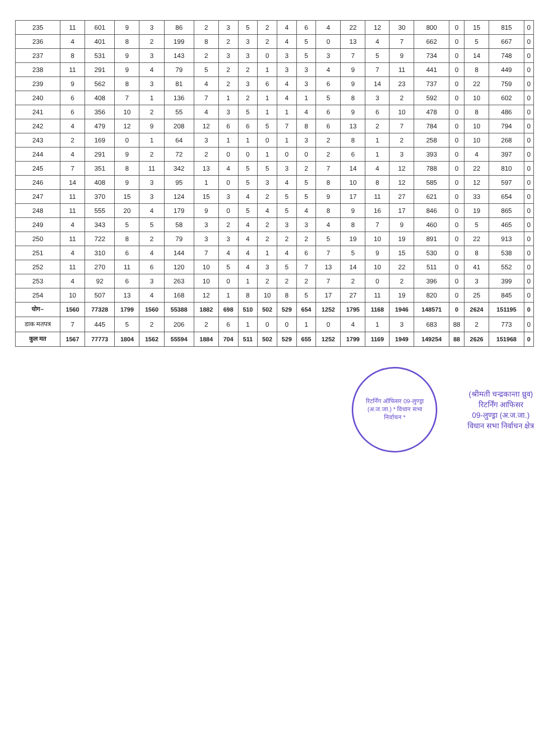| 235 | 11 | 601 | 9 | 3 | 86 | 2 | 3 | 5 | 2 | 4 | 6 | 4 | 22 | 12 | 30 | 800 | 0 | 15 | 815 | 0 |
| 236 | 4 | 401 | 8 | 2 | 199 | 8 | 2 | 3 | 2 | 4 | 5 | 0 | 13 | 4 | 7 | 662 | 0 | 5 | 667 | 0 |
| 237 | 8 | 531 | 9 | 3 | 143 | 2 | 3 | 3 | 0 | 3 | 5 | 3 | 7 | 5 | 9 | 734 | 0 | 14 | 748 | 0 |
| 238 | 11 | 291 | 9 | 4 | 79 | 5 | 2 | 2 | 1 | 3 | 3 | 4 | 9 | 7 | 11 | 441 | 0 | 8 | 449 | 0 |
| 239 | 9 | 562 | 8 | 3 | 81 | 4 | 2 | 3 | 6 | 4 | 3 | 6 | 9 | 14 | 23 | 737 | 0 | 22 | 759 | 0 |
| 240 | 6 | 408 | 7 | 1 | 136 | 7 | 1 | 2 | 1 | 4 | 1 | 5 | 8 | 3 | 2 | 592 | 0 | 10 | 602 | 0 |
| 241 | 6 | 356 | 10 | 2 | 55 | 4 | 3 | 5 | 1 | 1 | 4 | 6 | 9 | 6 | 10 | 478 | 0 | 8 | 486 | 0 |
| 242 | 4 | 479 | 12 | 9 | 208 | 12 | 6 | 6 | 5 | 7 | 8 | 6 | 13 | 2 | 7 | 784 | 0 | 10 | 794 | 0 |
| 243 | 2 | 169 | 0 | 1 | 64 | 3 | 1 | 1 | 0 | 1 | 3 | 2 | 8 | 1 | 2 | 258 | 0 | 10 | 268 | 0 |
| 244 | 4 | 291 | 9 | 2 | 72 | 2 | 0 | 0 | 1 | 0 | 0 | 2 | 6 | 1 | 3 | 393 | 0 | 4 | 397 | 0 |
| 245 | 7 | 351 | 8 | 11 | 342 | 13 | 4 | 5 | 5 | 3 | 2 | 7 | 14 | 4 | 12 | 788 | 0 | 22 | 810 | 0 |
| 246 | 14 | 408 | 9 | 3 | 95 | 1 | 0 | 5 | 3 | 4 | 5 | 8 | 10 | 8 | 12 | 585 | 0 | 12 | 597 | 0 |
| 247 | 11 | 370 | 15 | 3 | 124 | 15 | 3 | 4 | 2 | 5 | 5 | 9 | 17 | 11 | 27 | 621 | 0 | 33 | 654 | 0 |
| 248 | 11 | 555 | 20 | 4 | 179 | 9 | 0 | 5 | 4 | 5 | 4 | 8 | 9 | 16 | 17 | 846 | 0 | 19 | 865 | 0 |
| 249 | 4 | 343 | 5 | 5 | 58 | 3 | 2 | 4 | 2 | 3 | 3 | 4 | 8 | 7 | 9 | 460 | 0 | 5 | 465 | 0 |
| 250 | 11 | 722 | 8 | 2 | 79 | 3 | 3 | 4 | 2 | 2 | 2 | 5 | 19 | 10 | 19 | 891 | 0 | 22 | 913 | 0 |
| 251 | 4 | 310 | 6 | 4 | 144 | 7 | 4 | 4 | 1 | 4 | 6 | 7 | 5 | 9 | 15 | 530 | 0 | 8 | 538 | 0 |
| 252 | 11 | 270 | 11 | 6 | 120 | 10 | 5 | 4 | 3 | 5 | 7 | 13 | 14 | 10 | 22 | 511 | 0 | 41 | 552 | 0 |
| 253 | 4 | 92 | 6 | 3 | 263 | 10 | 0 | 1 | 2 | 2 | 2 | 7 | 2 | 0 | 2 | 396 | 0 | 3 | 399 | 0 |
| 254 | 10 | 507 | 13 | 4 | 168 | 12 | 1 | 8 | 10 | 8 | 5 | 17 | 27 | 11 | 19 | 820 | 0 | 25 | 845 | 0 |
| योग– | 1560 | 77328 | 1799 | 1560 | 55388 | 1882 | 698 | 510 | 502 | 529 | 654 | 1252 | 1795 | 1168 | 1946 | 148571 | 0 | 2624 | 151195 | 0 |
| डाक मतपत्र | 7 | 445 | 5 | 2 | 206 | 2 | 6 | 1 | 0 | 0 | 1 | 0 | 4 | 1 | 3 | 683 | 88 | 2 | 773 | 0 |
| कुल मत | 1567 | 77773 | 1804 | 1562 | 55594 | 1884 | 704 | 511 | 502 | 529 | 655 | 1252 | 1799 | 1169 | 1949 | 149254 | 88 | 2626 | 151968 | 0 |
रिटर्निंग ऑफिसर 09-लुण्ड्रा (अ.ज.जा.) * विधान सभा निर्वाचन *
(श्रीमती चन्द्रकान्ता ध्रुव)
रिटर्निंग आफिसर
09-लुण्ड्रा (अ.ज.जा.)
विधान सभा निर्वाचन क्षेत्र